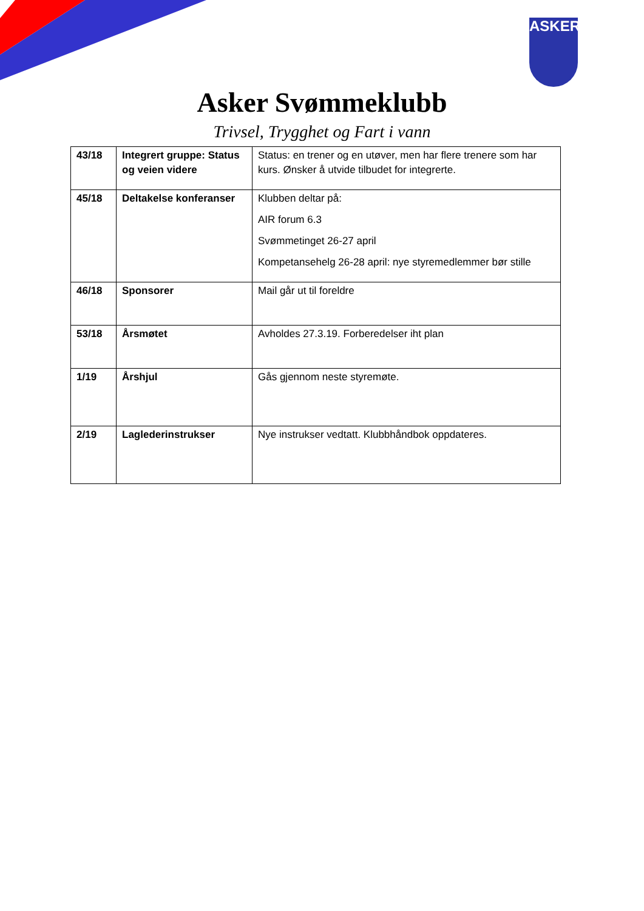ASKER
Asker Svømmeklubb
Trivsel, Trygghet og Fart i vann
| 43/18 | Integrert gruppe: Status og veien videre | Status: en trener og en utøver, men har flere trenere som har kurs. Ønsker å utvide tilbudet for integrerte. |
| 45/18 | Deltakelse konferanser | Klubben deltar på: AIR forum 6.3 Svømmetinget 26-27 april Kompetansehelg 26-28 april: nye styremedlemmer bør stille |
| 46/18 | Sponsorer | Mail går ut til foreldre |
| 53/18 | Årsmøtet | Avholdes 27.3.19. Forberedelser iht plan |
| 1/19 | Årshjul | Gås gjennom neste styremøte. |
| 2/19 | Laglederinstrukser | Nye instrukser vedtatt. Klubbhåndbok oppdateres. |